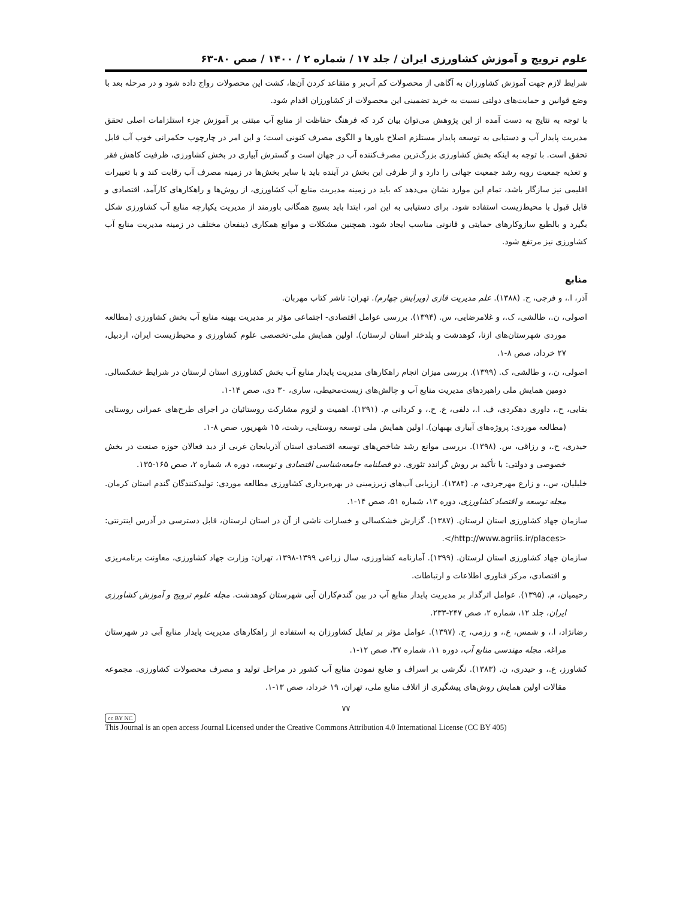علوم ترویج و آموزش کشاورزی ایران / جلد ۱۷ / شماره ۲ / ۱۴۰۰ / صص ۸۰-۶۳
شرایط لازم جهت آموزش کشاورزان به آگاهی از محصولات کم آب‌بر و متقاعد کردن آن‌ها، کشت این محصولات رواج داده شود و در مرحله بعد با وضع قوانین و حمایت‌های دولتی نسبت به خرید تضمینی این محصولات از کشاورزان اقدام شود.
با توجه به نتایج به دست آمده از این پژوهش می‌توان بیان کرد که فرهنگ حفاظت از منابع آب مبتنی بر آموزش جزء استلزامات اصلی تحقق مدیریت پایدار آب و دستیابی به توسعه پایدار مستلزم اصلاح باورها و الگوی مصرف کنونی است؛ و این امر در چارچوب حکمرانی خوب آب قابل تحقق است. با توجه به اینکه بخش کشاورزی بزرگ‌ترین مصرف‌کننده آب در جهان است و گسترش آبیاری در بخش کشاورزی، ظرفیت کاهش فقر و تغذیه جمعیت روبه رشد جمعیت جهانی را دارد و از طرفی این بخش در آینده باید با سایر بخش‌ها در زمینه مصرف آب رقابت کند و با تغییرات اقلیمی نیز سازگار باشد، تمام این موارد نشان می‌دهد که باید در زمینه مدیریت منابع آب کشاورزی، از روش‌ها و راهکارهای کارآمد، اقتصادی و قابل قبول با محیط‌زیست استفاده شود. برای دستیابی به این امر، ابتدا باید بسیج همگانی باورمند از مدیریت یکپارچه منابع آب کشاورزی شکل بگیرد و بالطبع سازوکارهای حمایتی و قانونی مناسب ایجاد شود. همچنین مشکلات و موانع همکاری ذینفعان مختلف در زمینه مدیریت منابع آب کشاورزی نیز مرتفع شود.
منابع
آذر، ا.، و فرجی، ح. (۱۳۸۸). علم مدیریت فازی (ویرایش چهارم). تهران: ناشر کتاب مهربان.
اصولی، ن.، طالشی، ک.، و غلامرضایی، س. (۱۳۹۴). بررسی عوامل اقتصادی- اجتماعی مؤثر بر مدیریت بهینه منابع آب بخش کشاورزی (مطالعه موردی شهرستان‌های ازنا، کوهدشت و پلدختر استان لرستان). اولین همایش ملی-تخصصی علوم کشاورزی و محیط‌زیست ایران، اردبیل، ۲۷ خرداد، صص ۸-۱.
اصولی، ن.، و طالشی، ک. (۱۳۹۹). بررسی میزان انجام راهکارهای مدیریت پایدار منابع آب بخش کشاورزی استان لرستان در شرایط خشکسالی. دومین همایش ملی راهبردهای مدیریت منابع آب و چالش‌های زیست‌محیطی، ساری، ۳۰ دی، صص ۱۴-۱.
بقایی، ح.، داوری دهکردی، ف. ا.، دلفی، ع. ح.، و کردانی م. (۱۳۹۱). اهمیت و لزوم مشارکت روستائیان در اجرای طرح‌های عمرانی روستایی (مطالعه موردی: پروژه‌های آبیاری بهبهان). اولین همایش ملی توسعه روستایی، رشت، ۱۵ شهریور، صص ۸-۱.
حیدری، ح.، و رزاقی، س. (۱۳۹۸). بررسی موانع رشد شاخص‌های توسعه اقتصادی استان آذربایجان غربی از دید فعالان حوزه صنعت در بخش خصوصی و دولتی: با تأکید بر روش گراندد تئوری. دو فصلنامه جامعه‌شناسی اقتصادی و توسعه، دوره ۸، شماره ۲، صص ۱۶۵-۱۳۵.
خلیلیان، س.، و زارع مهرجردی، م. (۱۳۸۴). ارزیابی آب‌های زیرزمینی در بهره‌برداری کشاورزی مطالعه موردی: تولیدکنندگان گندم استان کرمان. مجله توسعه و اقتصاد کشاورزی، دوره ۱۳، شماره ۵۱، صص ۱۴-۱.
سازمان جهاد کشاورزی استان لرستان. (۱۳۸۷). گزارش خشکسالی و خسارات ناشی از آن در استان لرستان، قابل دسترسی در آدرس اینترنتی: <http://www.agriis.ir/places/>.
سازمان جهاد کشاورزی استان لرستان. (۱۳۹۹). آمارنامه کشاورزی، سال زراعی ۱۳۹۹-۱۳۹۸، تهران: وزارت جهاد کشاورزی، معاونت برنامه‌ریزی و اقتصادی، مرکز فناوری اطلاعات و ارتباطات.
رحیمیان، م. (۱۳۹۵). عوامل اثرگذار بر مدیریت پایدار منابع آب در بین گندم‌کاران آبی شهرستان کوهدشت. مجله علوم ترویج و آموزش کشاورزی ایران، جلد ۱۲، شماره ۲، صص ۲۴۷-۲۳۳.
رضانژاد، ا.، و شمس، ع.، و رزمی، ح. (۱۳۹۷). عوامل مؤثر بر تمایل کشاورزان به استفاده از راهکارهای مدیریت پایدار منابع آبی در شهرستان مراغه. مجله مهندسی منابع آب، دوره ۱۱، شماره ۳۷، صص ۱۲-۱.
کشاورز، ع.، و حیدری، ن. (۱۳۸۳). نگرشی بر اسراف و ضایع نمودن منابع آب کشور در مراحل تولید و مصرف محصولات کشاورزی. مجموعه مقالات اولین همایش روش‌های پیشگیری از اتلاف منابع ملی، تهران، ۱۹ خرداد، صص ۱۳-۱.
۷۷
cc BY NC
This Journal is an open access Journal Licensed under the Creative Commons Attribution 4.0 International License (CC BY 405)